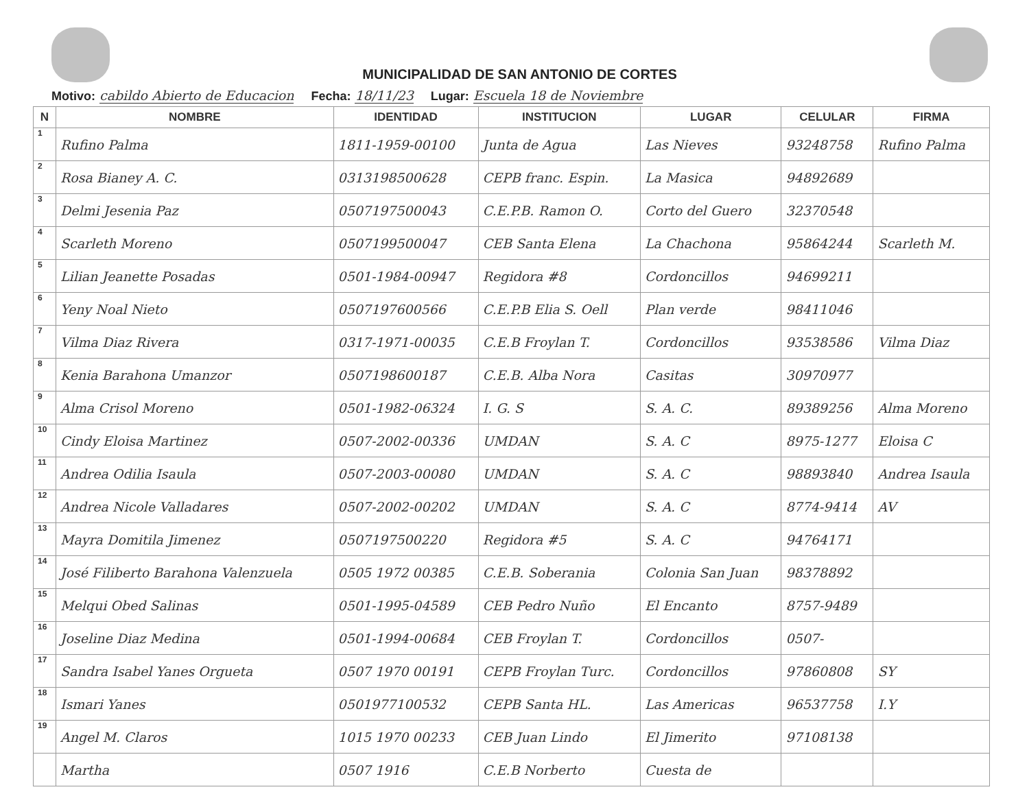MUNICIPALIDAD DE SAN ANTONIO DE CORTES
Motivo: cabildo Abierto de Educacion Fecha: 18/11/23 Lugar: Escuela 18 de Noviembre
| N | NOMBRE | IDENTIDAD | INSTITUCION | LUGAR | CELULAR | FIRMA |
| --- | --- | --- | --- | --- | --- | --- |
| 1 | Rufino Palma | 1811-1959-00100 | Junta de Agua | Las Nieves | 93248758 | Rufino Palma |
| 2 | Rosa Bianey A. C. | 0313198500628 | CEPB franc. Espin. | La Masica | 94892689 | |
| 3 | Delmi Jesenia Paz | 0507197500043 | C.E.P.B. Ramon O. | Corto del Guero | 32370548 | |
| 4 | Scarleth Moreno | 0507199500047 | CEB Santa Elena | La Chachona | 95864244 | Scarleth M. |
| 5 | Lilian Jeanette Posadas | 0501-1984-00947 | Regidora #8 | Cordoncillos | 94699211 | |
| 6 | Yeny Noal Nieto | 0507197600566 | C.E.P.B Elia S. Oell | Plan verde | 98411046 | |
| 7 | Vilma Diaz Rivera | 0317-1971-00035 | C.E.B Froylan T. | Cordoncillos | 93538586 | Vilma Diaz |
| 8 | Kenia Barahona Umanzor | 0507198600187 | C.E.B. Alba Nora | Casitas | 30970977 | |
| 9 | Alma Crisol Moreno | 0501-1982-06324 | I. G. S | S. A. C. | 89389256 | Alma Moreno |
| 10 | Cindy Eloisa Martinez | 0507-2002-00336 | UMDAN | S. A. C | 8975-1277 | Eloisa C |
| 11 | Andrea Odilia Isaula | 0507-2003-00080 | UMDAN | S. A. C | 98893840 | Andrea Isaula |
| 12 | Andrea Nicole Valladares | 0507-2002-00202 | UMDAN | S. A. C | 8774-9414 | AV |
| 13 | Mayra Domitila Jimenez | 0507197500220 | Regidora #5 | S. A. C | 94764171 | |
| 14 | José Filiberto Barahona Valenzuela | 0505 1972 00385 | C.E.B. Soberania | Colonia San Juan | 98378892 | |
| 15 | Melqui Obed Salinas | 0501-1995-04589 | CEB Pedro Nuño | El Encanto | 8757-9489 | |
| 16 | Joseline Diaz Medina | 0501-1994-00684 | CEB Froylan T. | Cordoncillos | 0507- | |
| 17 | Sandra Isabel Yanes Orgueta | 0507 1970 00191 | CEPB Froylan Turc. | Cordoncillos | 97860808 | SY |
| 18 | Ismari Yanes | 0501977100532 | CEPB Santa HL. | Las Americas | 96537758 | I.Y |
| 19 | Angel M. Claros | 1015 1970 00233 | CEB Juan Lindo | El Jimerito | 97108138 | |
| | Martha | 0507 1916 | C.E.B Norberto | Cuesta de | | |